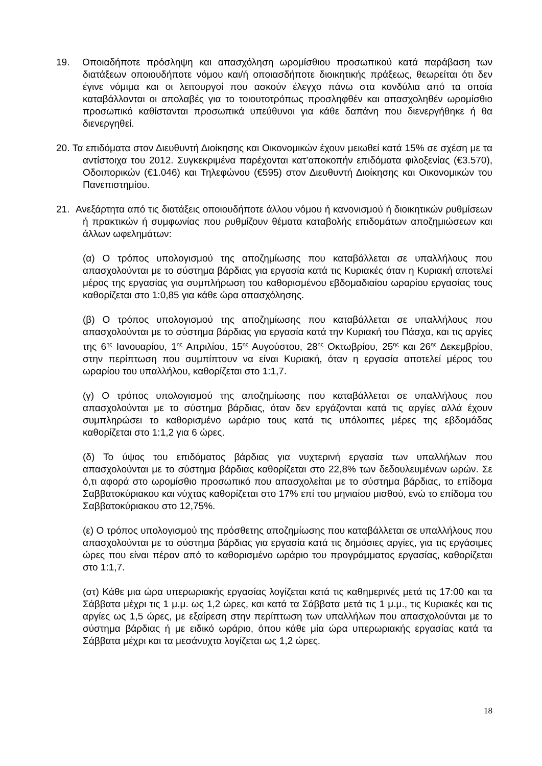19. Οποιαδήποτε πρόσληψη και απασχόληση ωρομίσθιου προσωπικού κατά παράβαση των διατάξεων οποιουδήποτε νόμου και/ή οποιασδήποτε διοικητικής πράξεως, θεωρείται ότι δεν έγινε νόμιμα και οι λειτουργοί που ασκούν έλεγχο πάνω στα κονδύλια από τα οποία καταβάλλονται οι απολαβές για το τοιουτοτρόπως προσληφθέν και απασχοληθέν ωρομίσθιο προσωπικό καθίστανται προσωπικά υπεύθυνοι για κάθε δαπάνη που διενεργήθηκε ή θα διενεργηθεί.
20. Τα επιδόματα στον Διευθυντή Διοίκησης και Οικονομικών έχουν μειωθεί κατά 15% σε σχέση με τα αντίστοιχα του 2012. Συγκεκριμένα παρέχονται κατ’αποκοπήν επιδόματα φιλοξενίας (€3.570), Οδοιπορικών (€1.046) και Τηλεφώνου (€595) στον Διευθυντή Διοίκησης και Οικονομικών του Πανεπιστημίου.
21. Ανεξάρτητα από τις διατάξεις οποιουδήποτε άλλου νόμου ή κανονισμού ή διοικητικών ρυθμίσεων ή πρακτικών ή συμφωνίας που ρυθμίζουν θέματα καταβολής επιδομάτων αποζημιώσεων και άλλων ωφελημάτων:
(α) Ο τρόπος υπολογισμού της αποζημίωσης που καταβάλλεται σε υπαλλήλους που απασχολούνται με το σύστημα βάρδιας για εργασία κατά τις Κυριακές όταν η Κυριακή αποτελεί μέρος της εργασίας για συμπλήρωση του καθορισμένου εβδομαδιαίου ωραρίου εργασίας τους καθορίζεται στο 1:0,85 για κάθε ώρα απασχόλησης.
(β) Ο τρόπος υπολογισμού της αποζημίωσης που καταβάλλεται σε υπαλλήλους που απασχολούνται με το σύστημα βάρδιας για εργασία κατά την Κυριακή του Πάσχα, και τις αργίες της 6<sup>ης</sup> Ιανουαρίου, 1<sup>ης</sup> Απριλίου, 15<sup>ης</sup> Αυγούστου, 28<sup>ης</sup> Οκτωβρίου, 25<sup>ης</sup> και 26<sup>ης</sup> Δεκεμβρίου, στην περίπτωση που συμπίπτουν να είναι Κυριακή, όταν η εργασία αποτελεί μέρος του ωραρίου του υπαλλήλου, καθορίζεται στο 1:1,7.
(γ) Ο τρόπος υπολογισμού της αποζημίωσης που καταβάλλεται σε υπαλλήλους που απασχολούνται με το σύστημα βάρδιας, όταν δεν εργάζονται κατά τις αργίες αλλά έχουν συμπληρώσει το καθορισμένο ωράριο τους κατά τις υπόλοιπες μέρες της εβδομάδας καθορίζεται στο 1:1,2 για 6 ώρες.
(δ) Το ύψος του επιδόματος βάρδιας για νυχτερινή εργασία των υπαλλήλων που απασχολούνται με το σύστημα βάρδιας καθορίζεται στο 22,8% των δεδουλευμένων ωρών. Σε ό,τι αφορά στο ωρομίσθιο προσωπικό που απασχολείται με το σύστημα βάρδιας, το επίδομα Σαββατοκύριακου και νύχτας καθορίζεται στο 17% επί του μηνιαίου μισθού, ενώ το επίδομα του Σαββατοκύριακου στο 12,75%.
(ε) Ο τρόπος υπολογισμού της πρόσθετης αποζημίωσης που καταβάλλεται σε υπαλλήλους που απασχολούνται με το σύστημα βάρδιας για εργασία κατά τις δημόσιες αργίες, για τις εργάσιμες ώρες που είναι πέραν από το καθορισμένο ωράριο του προγράμματος εργασίας, καθορίζεται στο 1:1,7.
(στ) Κάθε μια ώρα υπερωριακής εργασίας λογίζεται κατά τις καθημερινές μετά τις 17:00 και τα Σάββατα μέχρι τις 1 μ.μ. ως 1,2 ώρες, και κατά τα Σάββατα μετά τις 1 μ.μ., τις Κυριακές και τις αργίες ως 1,5 ώρες, με εξαίρεση στην περίπτωση των υπαλλήλων που απασχολούνται με το σύστημα βάρδιας ή με ειδικό ωράριο, όπου κάθε μία ώρα υπερωριακής εργασίας κατά τα Σάββατα μέχρι και τα μεσάνυχτα λογίζεται ως 1,2 ώρες.
18